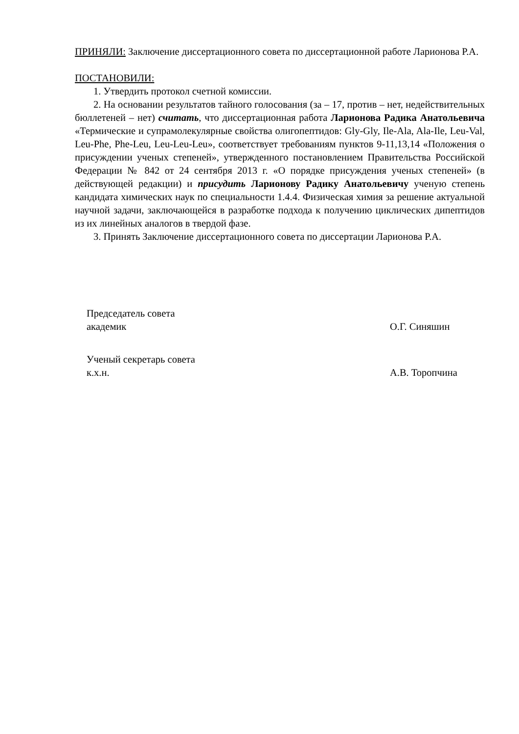ПРИНЯЛИ: Заключение диссертационного совета по диссертационной работе Ларионова Р.А.
ПОСТАНОВИЛИ:
1. Утвердить протокол счетной комиссии.
2. На основании результатов тайного голосования (за – 17, против – нет, недействительных бюллетеней – нет) считать, что диссертационная работа Ларионова Радика Анатольевича «Термические и супрамолекулярные свойства олигопептидов: Gly-Gly, Ile-Ala, Ala-Ile, Leu-Val, Leu-Phe, Phe-Leu, Leu-Leu-Leu», соответствует требованиям пунктов 9-11,13,14 «Положения о присуждении ученых степеней», утвержденного постановлением Правительства Российской Федерации № 842 от 24 сентября 2013 г. «О порядке присуждения ученых степеней» (в действующей редакции) и присудить Ларионову Радику Анатольевичу ученую степень кандидата химических наук по специальности 1.4.4. Физическая химия за решение актуальной научной задачи, заключающейся в разработке подхода к получению циклических дипептидов из их линейных аналогов в твердой фазе.
3. Принять Заключение диссертационного совета по диссертации Ларионова Р.А.
Председатель совета
академик О.Г. Синяшин
Ученый секретарь совета
к.х.н. А.В. Торопчина